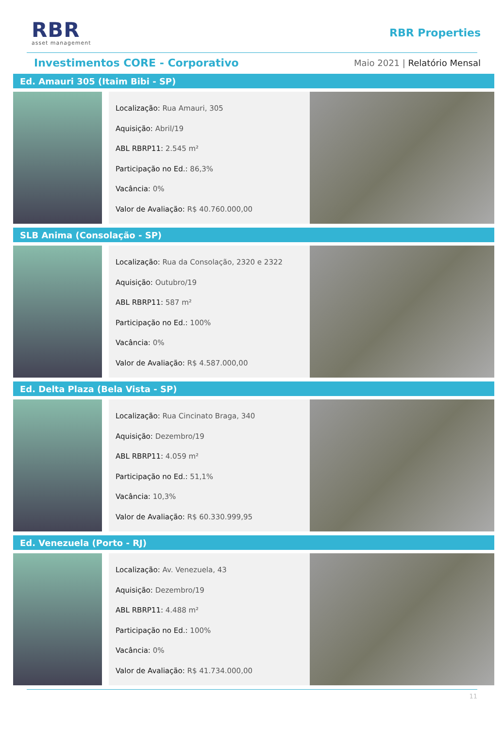RBR
asset management
RBR Properties
Investimentos CORE - Corporativo
Maio 2021 | Relatório Mensal
Ed. Amauri 305 (Itaim Bibi - SP)
Localização: Rua Amauri, 305
Aquisição: Abril/19
ABL RBRP11: 2.545 m²
Participação no Ed.: 86,3%
Vacância: 0%
Valor de Avaliação: R$ 40.760.000,00
SLB Anima (Consolação - SP)
Localização: Rua da Consolação, 2320 e 2322
Aquisição: Outubro/19
ABL RBRP11: 587 m²
Participação no Ed.: 100%
Vacância: 0%
Valor de Avaliação: R$ 4.587.000,00
Ed. Delta Plaza (Bela Vista - SP)
Localização: Rua Cincinato Braga, 340
Aquisição: Dezembro/19
ABL RBRP11: 4.059 m²
Participação no Ed.: 51,1%
Vacância: 10,3%
Valor de Avaliação: R$ 60.330.999,95
Ed. Venezuela (Porto - RJ)
Localização: Av. Venezuela, 43
Aquisição: Dezembro/19
ABL RBRP11: 4.488 m²
Participação no Ed.: 100%
Vacância: 0%
Valor de Avaliação: R$ 41.734.000,00
11